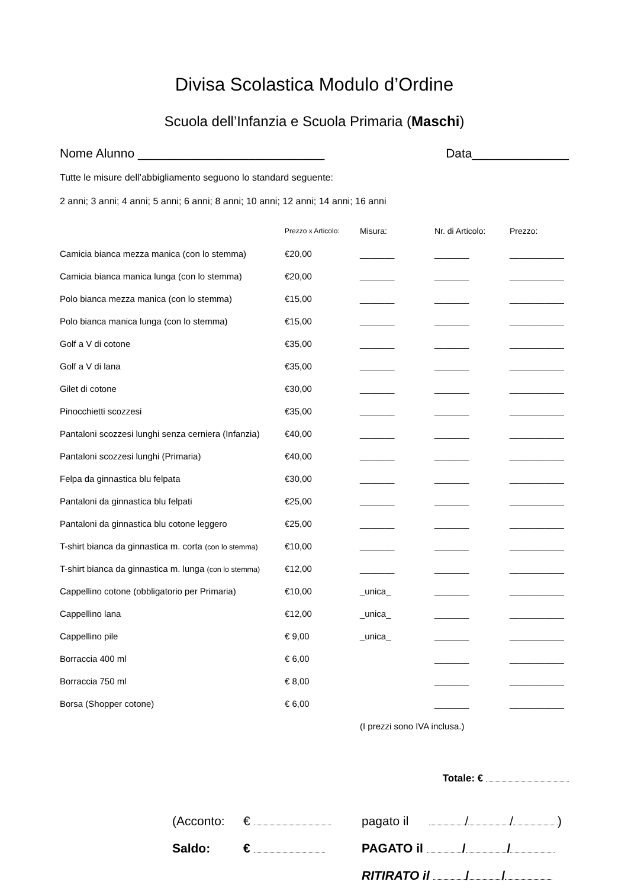Divisa Scolastica Modulo d’Ordine
Scuola dell’Infanzia e Scuola Primaria (Maschi)
Nome Alunno ___________________________ Data______________
Tutte le misure dell’abbigliamento seguono lo standard seguente:
2 anni; 3 anni; 4 anni; 5 anni; 6 anni; 8 anni; 10 anni; 12 anni; 14 anni; 16 anni
| | Prezzo x Articolo: | Misura: | Nr. di Articolo: | Prezzo: |
| --- | --- | --- | --- | --- |
| Camicia bianca mezza manica (con lo stemma) | €20,00 | _______ | _______ | ___________ |
| Camicia bianca manica lunga (con lo stemma) | €20,00 | _______ | _______ | ___________ |
| Polo bianca mezza manica (con lo stemma) | €15,00 | _______ | _______ | ___________ |
| Polo bianca manica lunga (con lo stemma) | €15,00 | _______ | _______ | ___________ |
| Golf a V di cotone | €35,00 | _______ | _______ | ___________ |
| Golf a V di lana | €35,00 | _______ | _______ | ___________ |
| Gilet di cotone | €30,00 | _______ | _______ | ___________ |
| Pinocchietti scozzesi | €35,00 | _______ | _______ | ___________ |
| Pantaloni scozzesi lunghi senza cerniera (Infanzia) | €40,00 | _______ | _______ | ___________ |
| Pantaloni scozzesi lunghi (Primaria) | €40,00 | _______ | _______ | ___________ |
| Felpa da ginnastica blu felpata | €30,00 | _______ | _______ | ___________ |
| Pantaloni da ginnastica blu felpati | €25,00 | _______ | _______ | ___________ |
| Pantaloni da ginnastica blu cotone leggero | €25,00 | _______ | _______ | ___________ |
| T-shirt bianca da ginnastica m. corta (con lo stemma) | €10,00 | _______ | _______ | ___________ |
| T-shirt bianca da ginnastica m. lunga (con lo stemma) | €12,00 | _______ | _______ | ___________ |
| Cappellino cotone (obbligatorio per Primaria) | €10,00 | _unica_ | _______ | ___________ |
| Cappellino lana | €12,00 | _unica_ | _______ | ___________ |
| Cappellino pile | € 9,00 | _unica_ | _______ | ___________ |
| Borraccia 400 ml | € 6,00 | | _______ | ___________ |
| Borraccia 750 ml | € 8,00 | | _______ | ___________ |
| Borsa (Shopper cotone) | € 6,00 | | _______ | ___________ |
| | | (I prezzi sono IVA inclusa.) | | |
Totale: €
(Acconto: € pagato il / / )
Saldo: € PAGATO il / /
RITIRATO il / /